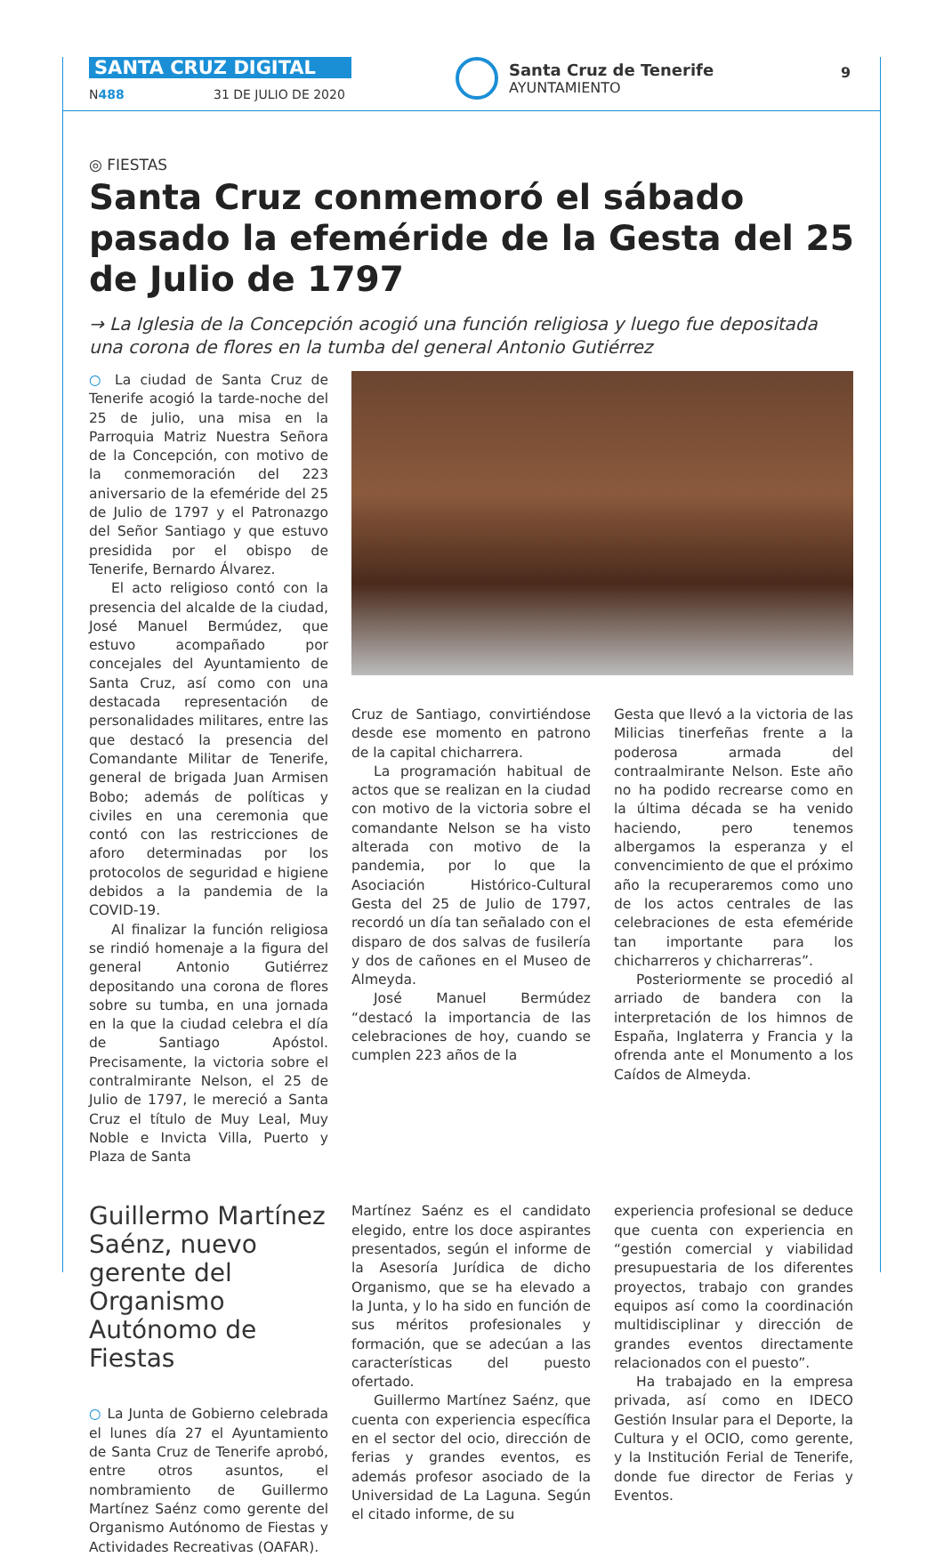SANTA CRUZ DIGITAL
N488 31 DE JULIO DE 2020
Santa Cruz de Tenerife
AYUNTAMIENTO
9
◎ FIESTAS
Santa Cruz conmemoró el sábado pasado la efeméride de la Gesta del 25 de Julio de 1797
→ La Iglesia de la Concepción acogió una función religiosa y luego fue depositada una corona de flores en la tumba del general Antonio Gutiérrez
○ La ciudad de Santa Cruz de Tenerife acogió la tarde-noche del 25 de julio, una misa en la Parroquia Matriz Nuestra Señora de la Concepción, con motivo de la conmemoración del 223 aniversario de la efeméride del 25 de Julio de 1797 y el Patronazgo del Señor Santiago y que estuvo presidida por el obispo de Tenerife, Bernardo Álvarez.
El acto religioso contó con la presencia del alcalde de la ciudad, José Manuel Bermúdez, que estuvo acompañado por concejales del Ayuntamiento de Santa Cruz, así como con una destacada representación de personalidades militares, entre las que destacó la presencia del Comandante Militar de Tenerife, general de brigada Juan Armisen Bobo; además de políticas y civiles en una ceremonia que contó con las restricciones de aforo determinadas por los protocolos de seguridad e higiene debidos a la pandemia de la COVID-19.
Al finalizar la función religiosa se rindió homenaje a la figura del general Antonio Gutiérrez depositando una corona de flores sobre su tumba, en una jornada en la que la ciudad celebra el día de Santiago Apóstol. Precisamente, la victoria sobre el contralmirante Nelson, el 25 de Julio de 1797, le mereció a Santa Cruz el título de Muy Leal, Muy Noble e Invicta Villa, Puerto y Plaza de Santa
Cruz de Santiago, convirtiéndose desde ese momento en patrono de la capital chicharrera.
La programación habitual de actos que se realizan en la ciudad con motivo de la victoria sobre el comandante Nelson se ha visto alterada con motivo de la pandemia, por lo que la Asociación Histórico-Cultural Gesta del 25 de Julio de 1797, recordó un día tan señalado con el disparo de dos salvas de fusilería y dos de cañones en el Museo de Almeyda.
José Manuel Bermúdez “destacó la importancia de las celebraciones de hoy, cuando se cumplen 223 años de la
Gesta que llevó a la victoria de las Milicias tinerfeñas frente a la poderosa armada del contraalmirante Nelson. Este año no ha podido recrearse como en la última década se ha venido haciendo, pero tenemos albergamos la esperanza y el convencimiento de que el próximo año la recuperaremos como uno de los actos centrales de las celebraciones de esta efeméride tan importante para los chicharreros y chicharreras”.
Posteriormente se procedió al arriado de bandera con la interpretación de los himnos de España, Inglaterra y Francia y la ofrenda ante el Monumento a los Caídos de Almeyda.
Guillermo Martínez Saénz, nuevo gerente del Organismo Autónomo de Fiestas
○ La Junta de Gobierno celebrada el lunes día 27 el Ayuntamiento de Santa Cruz de Tenerife aprobó, entre otros asuntos, el nombramiento de Guillermo Martínez Saénz como gerente del Organismo Autónomo de Fiestas y Actividades Recreativas (OAFAR).
Martínez Saénz es el candidato elegido, entre los doce aspirantes presentados, según el informe de la Asesoría Jurídica de dicho Organismo, que se ha elevado a la Junta, y lo ha sido en función de sus méritos profesionales y formación, que se adecúan a las características del puesto ofertado.
Guillermo Martínez Saénz, que cuenta con experiencia específica en el sector del ocio, dirección de ferias y grandes eventos, es además profesor asociado de la Universidad de La Laguna. Según el citado informe, de su
experiencia profesional se deduce que cuenta con experiencia en “gestión comercial y viabilidad presupuestaria de los diferentes proyectos, trabajo con grandes equipos así como la coordinación multidisciplinar y dirección de grandes eventos directamente relacionados con el puesto”.
Ha trabajado en la empresa privada, así como en IDECO Gestión Insular para el Deporte, la Cultura y el OCIO, como gerente, y la Institución Ferial de Tenerife, donde fue director de Ferias y Eventos.